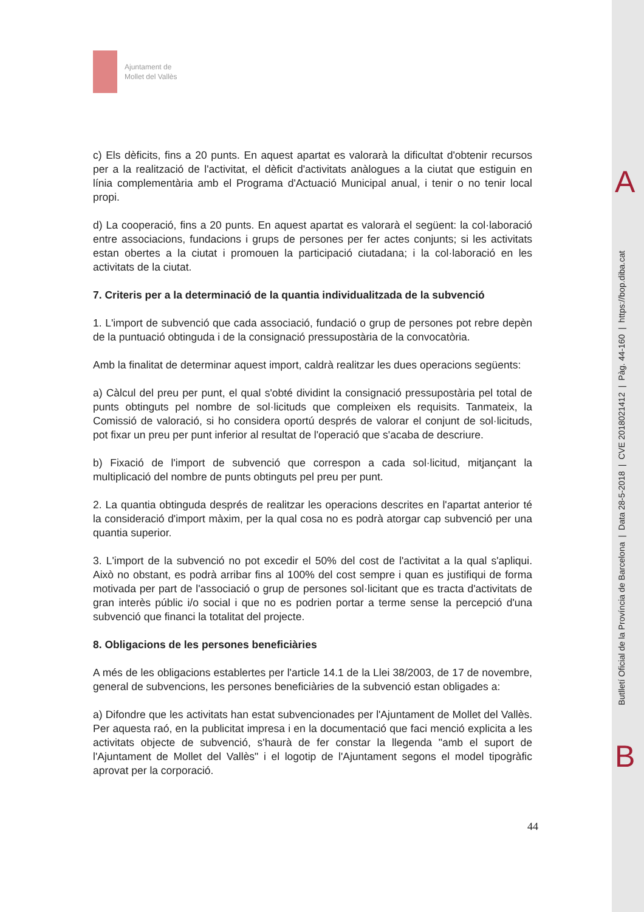Ajuntament de
Mollet del Vallès
c) Els dèficits, fins a 20 punts. En aquest apartat es valorarà la dificultat d'obtenir recursos per a la realització de l'activitat, el dèficit d'activitats anàlogues a la ciutat que estiguin en línia complementària amb el Programa d'Actuació Municipal anual, i tenir o no tenir local propi.
d) La cooperació, fins a 20 punts. En aquest apartat es valorarà el següent: la col·laboració entre associacions, fundacions i grups de persones per fer actes conjunts; si les activitats estan obertes a la ciutat i promouen la participació ciutadana; i la col·laboració en les activitats de la ciutat.
7. Criteris per a la determinació de la quantia individualitzada de la subvenció
1. L'import de subvenció que cada associació, fundació o grup de persones pot rebre depèn de la puntuació obtinguda i de la consignació pressupostària de la convocatòria.
Amb la finalitat de determinar aquest import, caldrà realitzar les dues operacions següents:
a) Càlcul del preu per punt, el qual s'obté dividint la consignació pressupostària pel total de punts obtinguts pel nombre de sol·licituds que compleixen els requisits. Tanmateix, la Comissió de valoració, si ho considera oportú després de valorar el conjunt de sol·licituds, pot fixar un preu per punt inferior al resultat de l'operació que s'acaba de descriure.
b) Fixació de l'import de subvenció que correspon a cada sol·licitud, mitjançant la multiplicació del nombre de punts obtinguts pel preu per punt.
2. La quantia obtinguda després de realitzar les operacions descrites en l'apartat anterior té la consideració d'import màxim, per la qual cosa no es podrà atorgar cap subvenció per una quantia superior.
3. L'import de la subvenció no pot excedir el 50% del cost de l'activitat a la qual s'apliqui. Això no obstant, es podrà arribar fins al 100% del cost sempre i quan es justifiqui de forma motivada per part de l'associació o grup de persones sol·licitant que es tracta d'activitats de gran interès públic i/o social i que no es podrien portar a terme sense la percepció d'una subvenció que financi la totalitat del projecte.
8. Obligacions de les persones beneficiàries
A més de les obligacions establertes per l'article 14.1 de la Llei 38/2003, de 17 de novembre, general de subvencions, les persones beneficiàries de la subvenció estan obligades a:
a) Difondre que les activitats han estat subvencionades per l'Ajuntament de Mollet del Vallès. Per aquesta raó, en la publicitat impresa i en la documentació que faci menció explicita a les activitats objecte de subvenció, s'haurà de fer constar la llegenda "amb el suport de l'Ajuntament de Mollet del Vallès" i el logotip de l'Ajuntament segons el model tipogràfic aprovat per la corporació.
44
A
Butlletí Oficial de la Província de Barcelona | Data 28-5-2018 | CVE 2018021412 | Pàg. 44-160 | https://bop.diba.cat
B